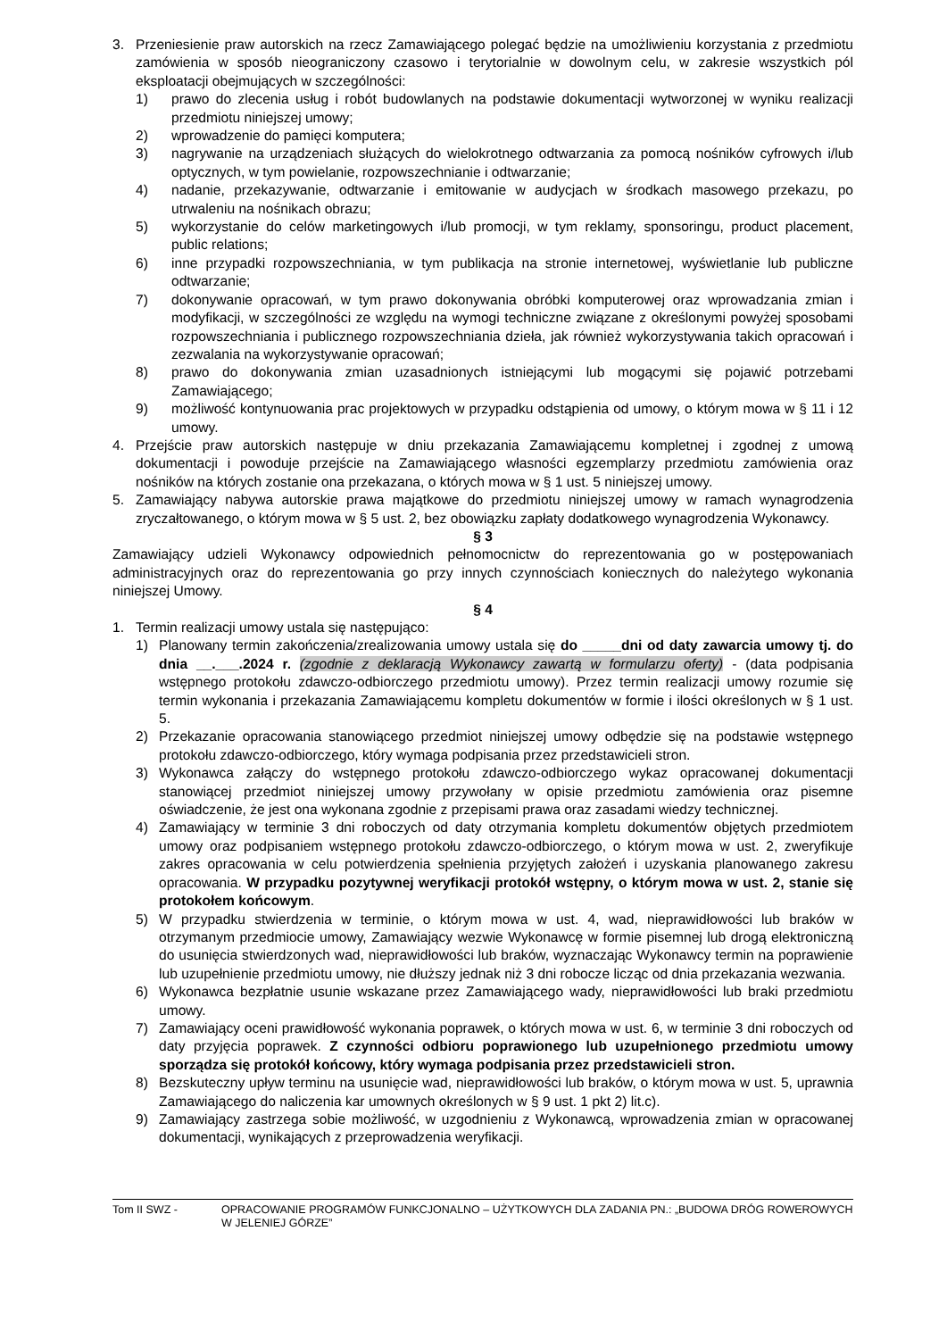3. Przeniesienie praw autorskich na rzecz Zamawiającego polegać będzie na umożliwieniu korzystania z przedmiotu zamówienia w sposób nieograniczony czasowo i terytorialnie w dowolnym celu, w zakresie wszystkich pól eksploatacji obejmujących w szczególności:
1) prawo do zlecenia usług i robót budowlanych na podstawie dokumentacji wytworzonej w wyniku realizacji przedmiotu niniejszej umowy;
2) wprowadzenie do pamięci komputera;
3) nagrywanie na urządzeniach służących do wielokrotnego odtwarzania za pomocą nośników cyfrowych i/lub optycznych, w tym powielanie, rozpowszechnianie i odtwarzanie;
4) nadanie, przekazywanie, odtwarzanie i emitowanie w audycjach w środkach masowego przekazu, po utrwaleniu na nośnikach obrazu;
5) wykorzystanie do celów marketingowych i/lub promocji, w tym reklamy, sponsoringu, product placement, public relations;
6) inne przypadki rozpowszechniania, w tym publikacja na stronie internetowej, wyświetlanie lub publiczne odtwarzanie;
7) dokonywanie opracowań, w tym prawo dokonywania obróbki komputerowej oraz wprowadzania zmian i modyfikacji, w szczególności ze względu na wymogi techniczne związane z określonymi powyżej sposobami rozpowszechniania i publicznego rozpowszechniania dzieła, jak również wykorzystywania takich opracowań i zezwalania na wykorzystywanie opracowań;
8) prawo do dokonywania zmian uzasadnionych istniejącymi lub mogącymi się pojawić potrzebami Zamawiającego;
9) możliwość kontynuowania prac projektowych w przypadku odstąpienia od umowy, o którym mowa w § 11 i 12 umowy.
4. Przejście praw autorskich następuje w dniu przekazania Zamawiającemu kompletnej i zgodnej z umową dokumentacji i powoduje przejście na Zamawiającego własności egzemplarzy przedmiotu zamówienia oraz nośników na których zostanie ona przekazana, o których mowa w § 1 ust. 5 niniejszej umowy.
5. Zamawiający nabywa autorskie prawa majątkowe do przedmiotu niniejszej umowy w ramach wynagrodzenia zryczałtowanego, o którym mowa w § 5 ust. 2, bez obowiązku zapłaty dodatkowego wynagrodzenia Wykonawcy.
§ 3
Zamawiający udzieli Wykonawcy odpowiednich pełnomocnictw do reprezentowania go w postępowaniach administracyjnych oraz do reprezentowania go przy innych czynnościach koniecznych do należytego wykonania niniejszej Umowy.
§ 4
1. Termin realizacji umowy ustala się następująco:
1) Planowany termin zakończenia/zrealizowania umowy ustala się do _____dni od daty zawarcia umowy tj. do dnia __.___.2024 r. (zgodnie z deklaracją Wykonawcy zawartą w formularzu oferty) - (data podpisania wstępnego protokołu zdawczo-odbiorczego przedmiotu umowy). Przez termin realizacji umowy rozumie się termin wykonania i przekazania Zamawiającemu kompletu dokumentów w formie i ilości określonych w § 1 ust. 5.
2) Przekazanie opracowania stanowiącego przedmiot niniejszej umowy odbędzie się na podstawie wstępnego protokołu zdawczo-odbiorczego, który wymaga podpisania przez przedstawicieli stron.
3) Wykonawca załączy do wstępnego protokołu zdawczo-odbiorczego wykaz opracowanej dokumentacji stanowiącej przedmiot niniejszej umowy przywołany w opisie przedmiotu zamówienia oraz pisemne oświadczenie, że jest ona wykonana zgodnie z przepisami prawa oraz zasadami wiedzy technicznej.
4) Zamawiający w terminie 3 dni roboczych od daty otrzymania kompletu dokumentów objętych przedmiotem umowy oraz podpisaniem wstępnego protokołu zdawczo-odbiorczego, o którym mowa w ust. 2, zweryfikuje zakres opracowania w celu potwierdzenia spełnienia przyjętych założeń i uzyskania planowanego zakresu opracowania. W przypadku pozytywnej weryfikacji protokół wstępny, o którym mowa w ust. 2, stanie się protokołem końcowym.
5) W przypadku stwierdzenia w terminie, o którym mowa w ust. 4, wad, nieprawidłowości lub braków w otrzymanym przedmiocie umowy, Zamawiający wezwie Wykonawcę w formie pisemnej lub drogą elektroniczną do usunięcia stwierdzonych wad, nieprawidłowości lub braków, wyznaczając Wykonawcy termin na poprawienie lub uzupełnienie przedmiotu umowy, nie dłuższy jednak niż 3 dni robocze licząc od dnia przekazania wezwania.
6) Wykonawca bezpłatnie usunie wskazane przez Zamawiającego wady, nieprawidłowości lub braki przedmiotu umowy.
7) Zamawiający oceni prawidłowość wykonania poprawek, o których mowa w ust. 6, w terminie 3 dni roboczych od daty przyjęcia poprawek. Z czynności odbioru poprawionego lub uzupełnionego przedmiotu umowy sporządza się protokół końcowy, który wymaga podpisania przez przedstawicieli stron.
8) Bezskuteczny upływ terminu na usunięcie wad, nieprawidłowości lub braków, o którym mowa w ust. 5, uprawnia Zamawiającego do naliczenia kar umownych określonych w § 9 ust. 1 pkt 2) lit.c).
9) Zamawiający zastrzega sobie możliwość, w uzgodnieniu z Wykonawcą, wprowadzenia zmian w opracowanej dokumentacji, wynikających z przeprowadzenia weryfikacji.
Tom II SWZ - OPRACOWANIE PROGRAMÓW FUNKCJONALNO – UŻYTKOWYCH DLA ZADANIA PN.: „BUDOWA DRÓG ROWEROWYCH W JELENIEJ GÓRZE”